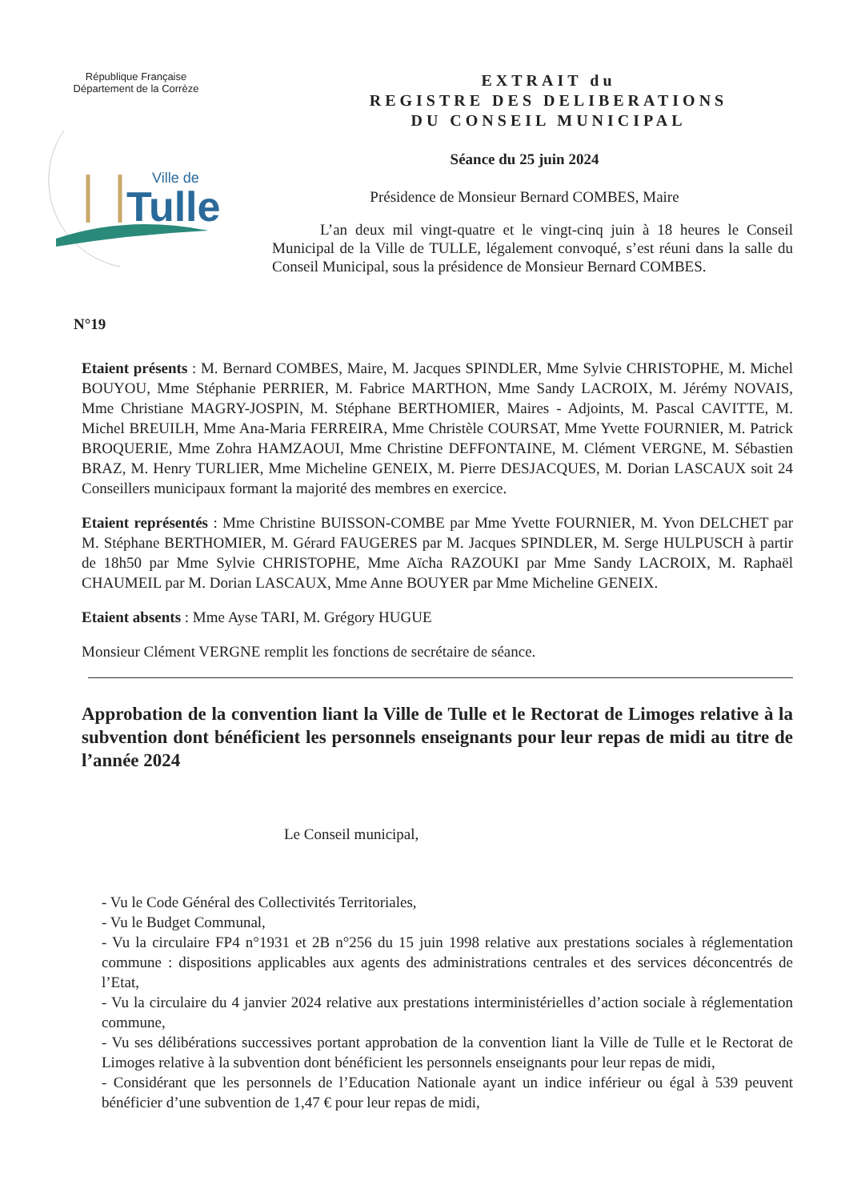République Française
Département de la Corrèze
Ville de
Tulle
EXTRAIT du
REGISTRE DES DELIBERATIONS
DU CONSEIL MUNICIPAL
Séance du 25 juin 2024
Présidence de Monsieur Bernard COMBES, Maire
L’an deux mil vingt-quatre et le vingt-cinq juin à 18 heures le Conseil Municipal de la Ville de TULLE, légalement convoqué, s’est réuni dans la salle du Conseil Municipal, sous la présidence de Monsieur Bernard COMBES.
N°19
Etaient présents : M. Bernard COMBES, Maire, M. Jacques SPINDLER, Mme Sylvie CHRISTOPHE, M. Michel BOUYOU, Mme Stéphanie PERRIER, M. Fabrice MARTHON, Mme Sandy LACROIX, M. Jérémy NOVAIS, Mme Christiane MAGRY-JOSPIN, M. Stéphane BERTHOMIER, Maires - Adjoints, M. Pascal CAVITTE, M. Michel BREUILH, Mme Ana-Maria FERREIRA, Mme Christèle COURSAT, Mme Yvette FOURNIER, M. Patrick BROQUERIE, Mme Zohra HAMZAOUI, Mme Christine DEFFONTAINE, M. Clément VERGNE, M. Sébastien BRAZ, M. Henry TURLIER, Mme Micheline GENEIX, M. Pierre DESJACQUES, M. Dorian LASCAUX soit 24 Conseillers municipaux formant la majorité des membres en exercice.
Etaient représentés : Mme Christine BUISSON-COMBE par Mme Yvette FOURNIER, M. Yvon DELCHET par M. Stéphane BERTHOMIER, M. Gérard FAUGERES par M. Jacques SPINDLER, M. Serge HULPUSCH à partir de 18h50 par Mme Sylvie CHRISTOPHE, Mme Aïcha RAZOUKI par Mme Sandy LACROIX, M. Raphaël CHAUMEIL par M. Dorian LASCAUX, Mme Anne BOUYER par Mme Micheline GENEIX.
Etaient absents : Mme Ayse TARI, M. Grégory HUGUE
Monsieur Clément VERGNE remplit les fonctions de secrétaire de séance.
Approbation de la convention liant la Ville de Tulle et le Rectorat de Limoges relative à la subvention dont bénéficient les personnels enseignants pour leur repas de midi au titre de l’année 2024
Le Conseil municipal,
- Vu le Code Général des Collectivités Territoriales,
- Vu le Budget Communal,
- Vu la circulaire FP4 n°1931 et 2B n°256 du 15 juin 1998 relative aux prestations sociales à réglementation commune : dispositions applicables aux agents des administrations centrales et des services déconcentrés de l’Etat,
- Vu la circulaire du 4 janvier 2024 relative aux prestations interministérielles d’action sociale à réglementation commune,
- Vu ses délibérations successives portant approbation de la convention liant la Ville de Tulle et le Rectorat de Limoges relative à la subvention dont bénéficient les personnels enseignants pour leur repas de midi,
- Considérant que les personnels de l’Education Nationale ayant un indice inférieur ou égal à 539 peuvent bénéficier d’une subvention de 1,47 € pour leur repas de midi,